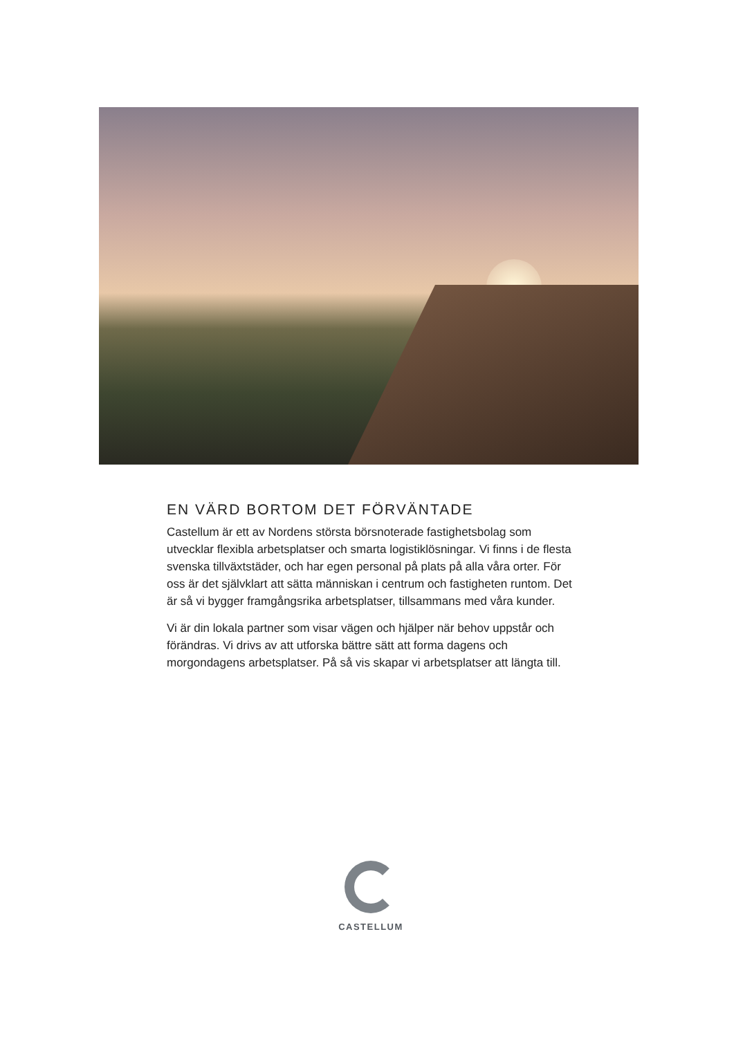EN VÄRD BORTOM DET FÖRVÄNTADE
Castellum är ett av Nordens största börsnoterade fastighetsbolag som utvecklar flexibla arbetsplatser och smarta logistiklösningar. Vi finns i de flesta svenska tillväxtstäder, och har egen personal på plats på alla våra orter. För oss är det självklart att sätta människan i centrum och fastigheten runtom. Det är så vi bygger framgångsrika arbetsplatser, tillsammans med våra kunder.
Vi är din lokala partner som visar vägen och hjälper när behov uppstår och förändras. Vi drivs av att utforska bättre sätt att forma dagens och morgondagens arbetsplatser. På så vis skapar vi arbetsplatser att längta till.
CASTELLUM